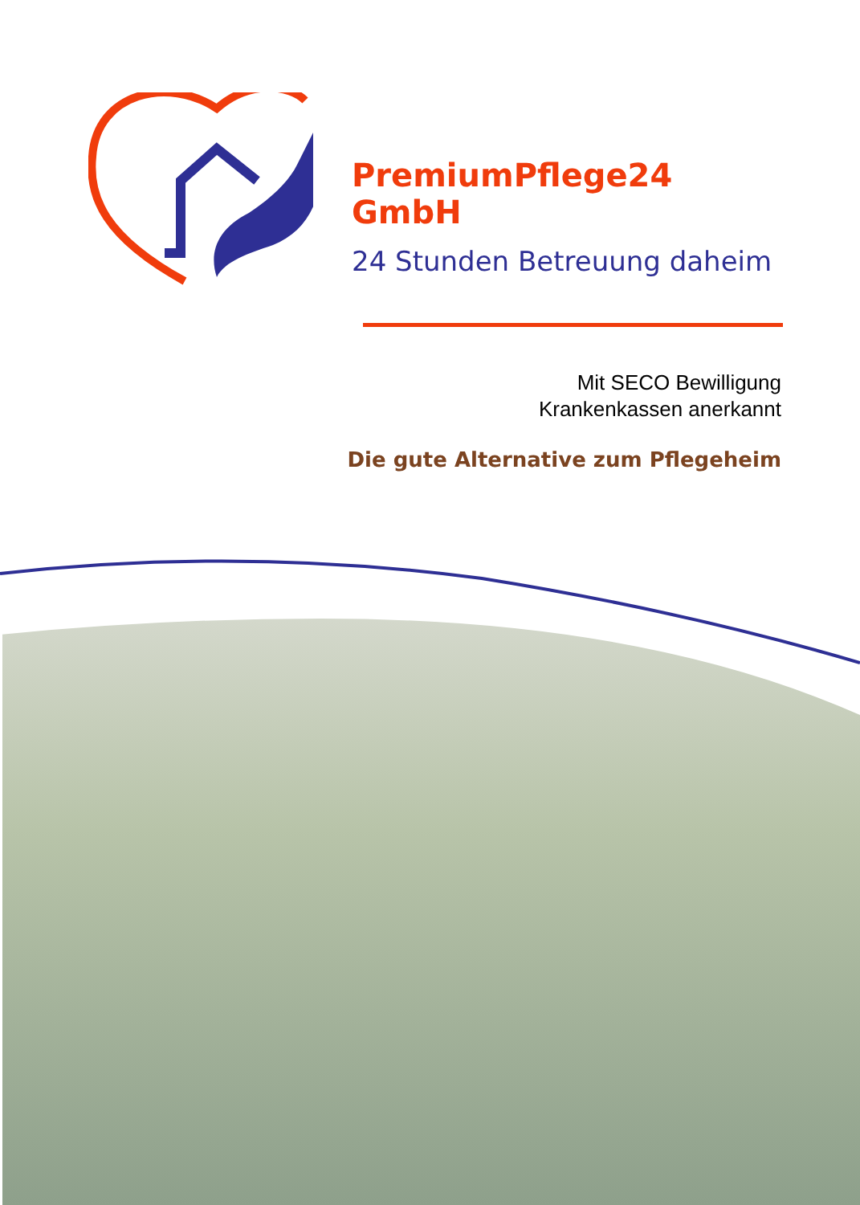PremiumPflege24 GmbH
24 Stunden Betreuung daheim
Mit SECO Bewilligung
Krankenkassen anerkannt
Die gute Alternative zum Pflegeheim